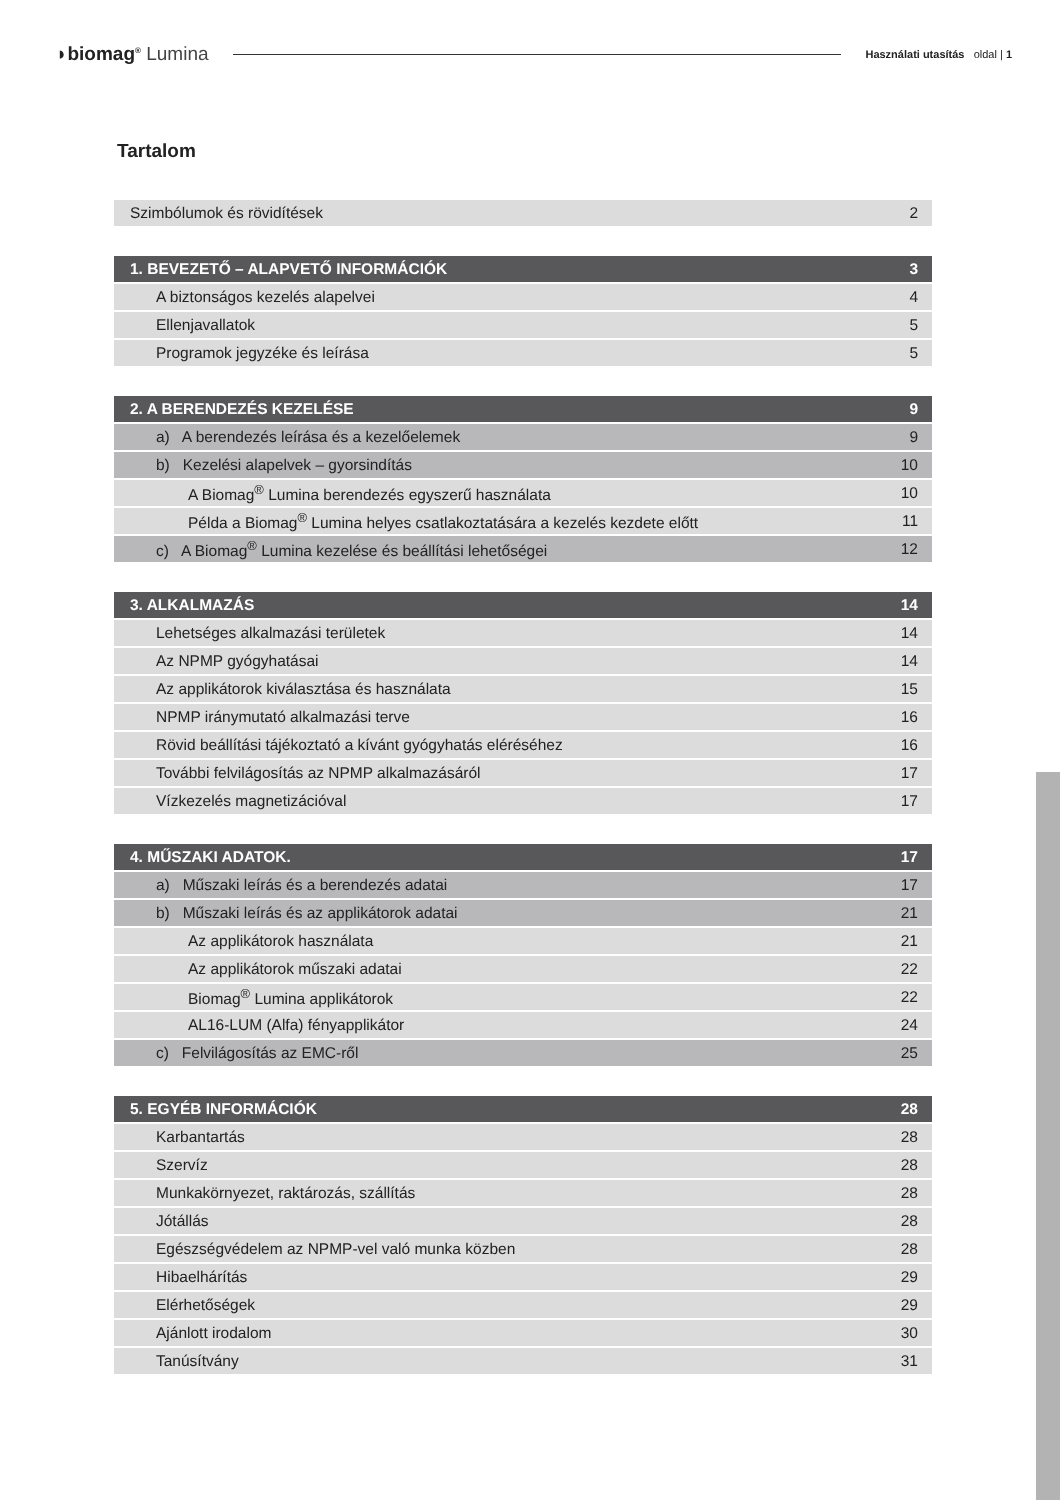◗biomag<sup>®</sup> Lumina
Használati utasítás oldal | 1
Tartalom
| Szimbólumok és rövidítések | 2 |
| 1. BEVEZETŐ – ALAPVETŐ INFORMÁCIÓK | 3 |
| A biztonságos kezelés alapelvei | 4 |
| Ellenjavallatok | 5 |
| Programok jegyzéke és leírása | 5 |
| 2. A BERENDEZÉS KEZELÉSE | 9 |
| a) A berendezés leírása és a kezelőelemek | 9 |
| b) Kezelési alapelvek – gyorsindítás | 10 |
| A Biomag<sup>®</sup> Lumina berendezés egyszerű használata | 10 |
| Példa a Biomag<sup>®</sup> Lumina helyes csatlakoztatására a kezelés kezdete előtt | 11 |
| c) A Biomag<sup>®</sup> Lumina kezelése és beállítási lehetőségei | 12 |
| 3. ALKALMAZÁS | 14 |
| Lehetséges alkalmazási területek | 14 |
| Az NPMP gyógyhatásai | 14 |
| Az applikátorok kiválasztása és használata | 15 |
| NPMP iránymutató alkalmazási terve | 16 |
| Rövid beállítási tájékoztató a kívánt gyógyhatás eléréséhez | 16 |
| További felvilágosítás az NPMP alkalmazásáról | 17 |
| Vízkezelés magnetizációval | 17 |
| 4. MŰSZAKI ADATOK. | 17 |
| a) Műszaki leírás és a berendezés adatai | 17 |
| b) Műszaki leírás és az applikátorok adatai | 21 |
| Az applikátorok használata | 21 |
| Az applikátorok műszaki adatai | 22 |
| Biomag<sup>®</sup> Lumina applikátorok | 22 |
| AL16-LUM (Alfa) fényapplikátor | 24 |
| c) Felvilágosítás az EMC-ről | 25 |
| 5. EGYÉB INFORMÁCIÓK | 28 |
| Karbantartás | 28 |
| Szervíz | 28 |
| Munkakörnyezet, raktározás, szállítás | 28 |
| Jótállás | 28 |
| Egészségvédelem az NPMP-vel való munka közben | 28 |
| Hibaelhárítás | 29 |
| Elérhetőségek | 29 |
| Ajánlott irodalom | 30 |
| Tanúsítvány | 31 |